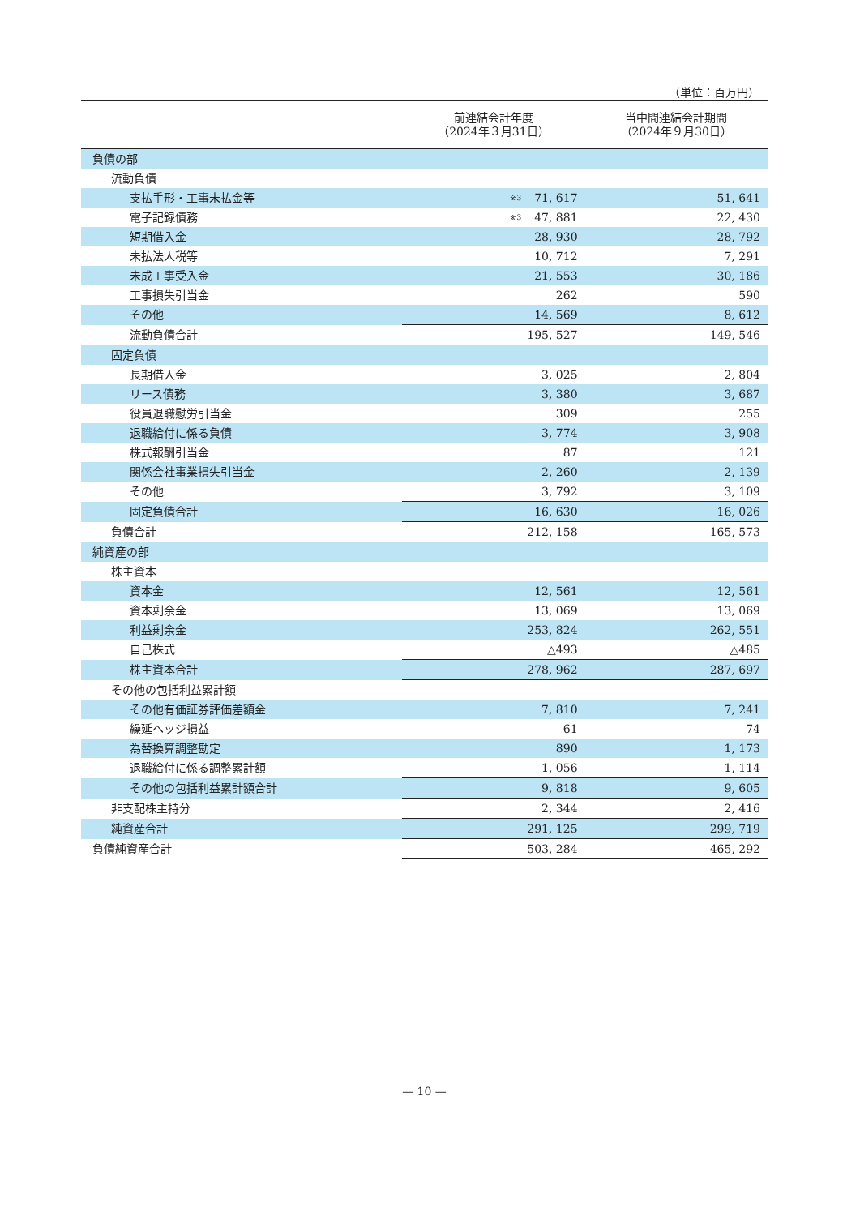（単位：百万円）
| | 前連結会計年度 （2024年３月31日） | 当中間連結会計期間 （2024年９月30日） |
| --- | --- | --- |
| 負債の部 | | |
| 流動負債 | | |
| 支払手形・工事未払金等 | <sup>※3</sup>71, 617 | 51, 641 |
| 電子記録債務 | <sup>※3</sup>47, 881 | 22, 430 |
| 短期借入金 | 28, 930 | 28, 792 |
| 未払法人税等 | 10, 712 | 7, 291 |
| 未成工事受入金 | 21, 553 | 30, 186 |
| 工事損失引当金 | 262 | 590 |
| その他 | 14, 569 | 8, 612 |
| 流動負債合計 | 195, 527 | 149, 546 |
| 固定負債 | | |
| 長期借入金 | 3, 025 | 2, 804 |
| リース債務 | 3, 380 | 3, 687 |
| 役員退職慰労引当金 | 309 | 255 |
| 退職給付に係る負債 | 3, 774 | 3, 908 |
| 株式報酬引当金 | 87 | 121 |
| 関係会社事業損失引当金 | 2, 260 | 2, 139 |
| その他 | 3, 792 | 3, 109 |
| 固定負債合計 | 16, 630 | 16, 026 |
| 負債合計 | 212, 158 | 165, 573 |
| 純資産の部 | | |
| 株主資本 | | |
| 資本金 | 12, 561 | 12, 561 |
| 資本剰余金 | 13, 069 | 13, 069 |
| 利益剰余金 | 253, 824 | 262, 551 |
| 自己株式 | △493 | △485 |
| 株主資本合計 | 278, 962 | 287, 697 |
| その他の包括利益累計額 | | |
| その他有価証券評価差額金 | 7, 810 | 7, 241 |
| 繰延ヘッジ損益 | 61 | 74 |
| 為替換算調整勘定 | 890 | 1, 173 |
| 退職給付に係る調整累計額 | 1, 056 | 1, 114 |
| その他の包括利益累計額合計 | 9, 818 | 9, 605 |
| 非支配株主持分 | 2, 344 | 2, 416 |
| 純資産合計 | 291, 125 | 299, 719 |
| 負債純資産合計 | 503, 284 | 465, 292 |
— 10 —